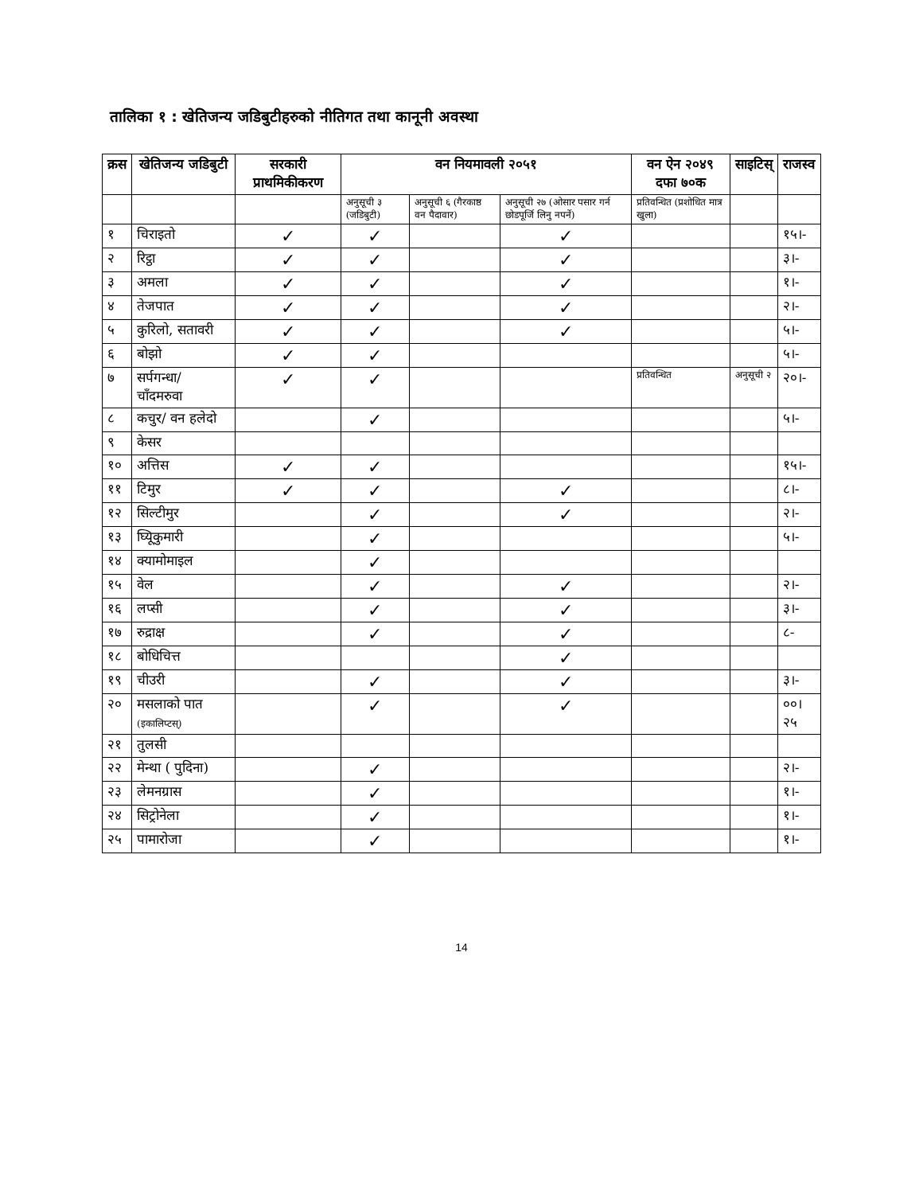तालिका १ : खेतिजन्य जडिबुटीहरुको नीतिगत तथा कानूनी अवस्था
| क्रस | खेतिजन्य जडिबुटी | सरकारी प्राथमिकीकरण | वन नियमावली २०५१ | | | वन ऐन २०४९ दफा ७०क | साइटिस् | राजस्व |
| --- | --- | --- | --- | --- | --- | --- | --- | --- |
| | | | अनुसूची ३ (जडिबुटी) | अनुसूची ६ (गैरकाष्ठ वन पैदावार) | अनुसूची २७ (ओसार पसार गर्न छोडपूर्जि लिनु नपर्ने) | प्रतिवन्धित (प्रशोधित मात्र खुला) | | |
| १ | चिराइतो | ✓ | ✓ | | ✓ | | | १५।- |
| २ | रिट्ठा | ✓ | ✓ | | ✓ | | | ३।- |
| ३ | अमला | ✓ | ✓ | | ✓ | | | १।- |
| ४ | तेजपात | ✓ | ✓ | | ✓ | | | २।- |
| ५ | कुरिलो, सतावरी | ✓ | ✓ | | ✓ | | | ५।- |
| ६ | बोझो | ✓ | ✓ | | | | | ५।- |
| ७ | सर्पगन्धा/ चाँदमरुवा | ✓ | ✓ | | | प्रतिवन्धित | अनुसूची २ | २०।- |
| ८ | कचुर/ वन हलेदो | | ✓ | | | | | ५।- |
| ९ | केसर | | | | | | | |
| १० | अत्तिस | ✓ | ✓ | | | | | १५।- |
| ११ | टिमुर | ✓ | ✓ | | ✓ | | | ८।- |
| १२ | सिल्टीमुर | | ✓ | | ✓ | | | २।- |
| १३ | घ्यिूकुमारी | | ✓ | | | | | ५।- |
| १४ | क्यामोमाइल | | ✓ | | | | | |
| १५ | वेल | | ✓ | | ✓ | | | २।- |
| १६ | लप्सी | | ✓ | | ✓ | | | ३।- |
| १७ | रुद्राक्ष | | ✓ | | ✓ | | | ८- |
| १८ | बोधिचित्त | | | | ✓ | | | |
| १९ | चीउरी | | ✓ | | ✓ | | | ३।- |
| २० | मसलाको पात (इकालिप्टस्) | | ✓ | | ✓ | | | ००।२५ |
| २१ | तुलसी | | | | | | | |
| २२ | मेन्था ( पुदिना) | | ✓ | | | | | २।- |
| २३ | लेमनग्रास | | ✓ | | | | | १।- |
| २४ | सिट्रोनेला | | ✓ | | | | | १।- |
| २५ | पामारोजा | | ✓ | | | | | १।- |
14